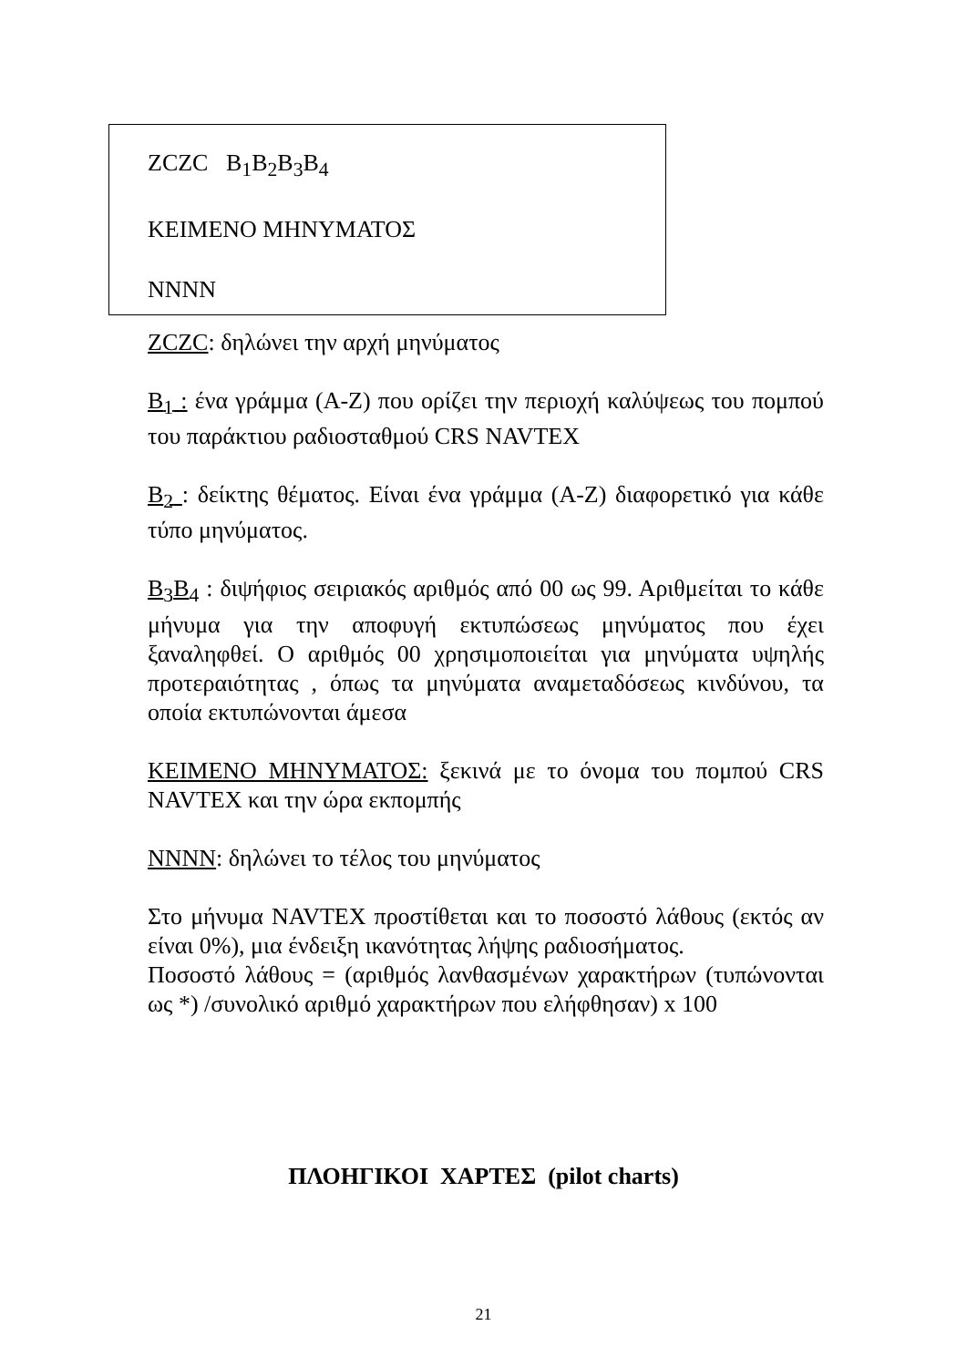ZCZC B<sub>1</sub>B<sub>2</sub>B<sub>3</sub>B<sub>4</sub>
ΚΕΙΜΕΝΟ ΜΗΝΥΜΑΤΟΣ
NNNN
ZCZC: δηλώνει την αρχή μηνύματος
B<sub>1</sub> : ένα γράμμα (A-Z) που ορίζει την περιοχή καλύψεως του πομπού του παράκτιου ραδιοσταθμού CRS NAVTEX
B<sub>2</sub> : δείκτης θέματος. Είναι ένα γράμμα (A-Z) διαφορετικό για κάθε τύπο μηνύματος.
B<sub>3</sub>B<sub>4</sub> : διψήφιος σειριακός αριθμός από 00 ως 99. Αριθμείται το κάθε μήνυμα για την αποφυγή εκτυπώσεως μηνύματος που έχει ξαναληφθεί. Ο αριθμός 00 χρησιμοποιείται για μηνύματα υψηλής προτεραιότητας , όπως τα μηνύματα αναμεταδόσεως κινδύνου, τα οποία εκτυπώνονται άμεσα
ΚΕΙΜΕΝΟ ΜΗΝΥΜΑΤΟΣ: ξεκινά με το όνομα του πομπού CRS NAVTEX και την ώρα εκπομπής
NNNN: δηλώνει το τέλος του μηνύματος
Στο μήνυμα NAVTEX προστίθεται και το ποσοστό λάθους (εκτός αν είναι 0%), μια ένδειξη ικανότητας λήψης ραδιοσήματος.
Ποσοστό λάθους = (αριθμός λανθασμένων χαρακτήρων (τυπώνονται ως *) /συνολικό αριθμό χαρακτήρων που ελήφθησαν) x 100
ΠΛΟΗΓΙΚΟΙ ΧΑΡΤΕΣ (pilot charts)
21